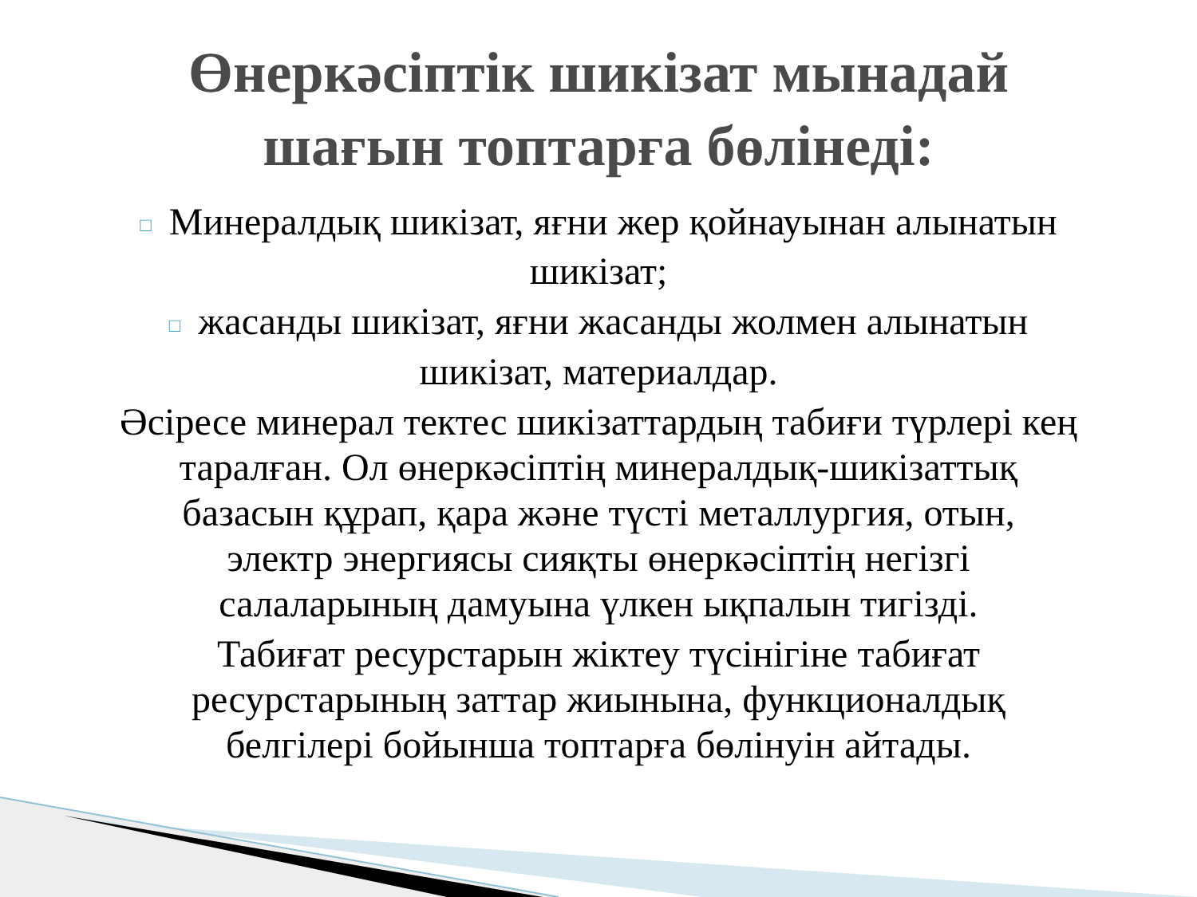Өнеркәсіптік шикізат мынадай
шағын топтарға бөлінеді:
□ Минералдық шикізат, яғни жер қойнауынан алынатын
шикізат;
□ жасанды шикізат, яғни жасанды жолмен алынатын
шикізат, материалдар.
Әсіресе минерал тектес шикізаттардың табиғи түрлері кең
таралған. Ол өнеркәсіптің минералдық-шикізаттық
базасын құрап, қара және түсті металлургия, отын,
электр энергиясы сияқты өнеркәсіптің негізгі
салаларының дамуына үлкен ықпалын тигізді.
Табиғат ресурстарын жіктеу түсінігіне табиғат
ресурстарының заттар жиынына, функционалдық
белгілері бойынша топтарға бөлінуін айтады.